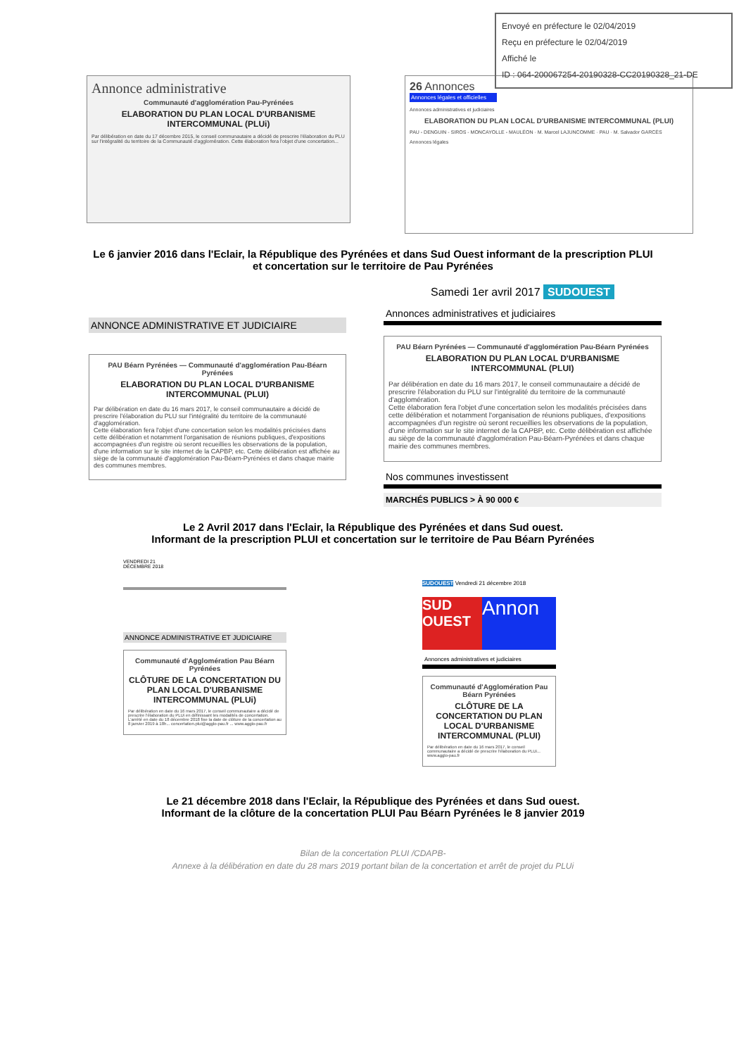Envoyé en préfecture le 02/04/2019
Reçu en préfecture le 02/04/2019
Affiché le
ID : 064-200067254-20190328-CC20190328_21-DE
Annonce administrative
Communauté d'agglomération Pau-Pyrénées
ELABORATION DU PLAN LOCAL D'URBANISME INTERCOMMUNAL (PLUi)
Par délibération en date du 17 décembre 2015, le conseil communautaire a décidé de prescrire l'élaboration du PLU sur l'intégralité du territoire de la Communauté d'agglomération. Cette élaboration fera l'objet d'une concertation...
26 Annonces
Annonces légales et officielles
Annonces administratives et judiciaires
ELABORATION DU PLAN LOCAL D'URBANISME INTERCOMMUNAL (PLUI)
PAU - DENGUIN - SIROS - MONCAYOLLE - MAULÉON · M. Marcel LAJUNCOMME · PAU · M. Salvador GARCÈS
Annonces légales
Le 6 janvier 2016 dans l'Eclair, la République des Pyrénées et dans Sud Ouest informant de la prescription PLUI
et concertation sur le territoire de Pau Pyrénées
ANNONCE ADMINISTRATIVE ET JUDICIAIRE
PAU Béarn Pyrénées — Communauté d'agglomération Pau-Béarn Pyrénées
ELABORATION DU PLAN LOCAL D'URBANISME INTERCOMMUNAL (PLUI)
Par délibération en date du 16 mars 2017, le conseil communautaire a décidé de prescrire l'élaboration du PLU sur l'intégralité du territoire de la communauté d'agglomération.
Cette élaboration fera l'objet d'une concertation selon les modalités précisées dans cette délibération et notamment l'organisation de réunions publiques, d'expositions accompagnées d'un registre où seront recueillies les observations de la population, d'une information sur le site internet de la CAPBP, etc. Cette délibération est affichée au siège de la communauté d'agglomération Pau-Béarn-Pyrénées et dans chaque mairie des communes membres.
Samedi 1er avril 2017 SUDOUEST
Annonces administratives et judiciaires
PAU Béarn Pyrénées — Communauté d'agglomération Pau-Béarn Pyrénées
ELABORATION DU PLAN LOCAL D'URBANISME INTERCOMMUNAL (PLUI)
Par délibération en date du 16 mars 2017, le conseil communautaire a décidé de prescrire l'élaboration du PLU sur l'intégralité du territoire de la communauté d'agglomération.
Cette élaboration fera l'objet d'une concertation selon les modalités précisées dans cette délibération et notamment l'organisation de réunions publiques, d'expositions accompagnées d'un registre où seront recueillies les observations de la population, d'une information sur le site internet de la CAPBP, etc. Cette délibération est affichée au siège de la communauté d'agglomération Pau-Béarn-Pyrénées et dans chaque mairie des communes membres.
Nos communes investissent
MARCHÉS PUBLICS > À 90 000 €
Le 2 Avril 2017 dans l'Eclair, la République des Pyrénées et dans Sud ouest.
Informant de la prescription PLUI et concertation sur le territoire de Pau Béarn Pyrénées
VENDREDI 21
DÉCEMBRE 2018
ANNONCE ADMINISTRATIVE ET JUDICIAIRE
Communauté d'Agglomération Pau Béarn Pyrénées
CLÔTURE DE LA CONCERTATION DU PLAN LOCAL D'URBANISME INTERCOMMUNAL (PLUi)
Par délibération en date du 16 mars 2017, le conseil communautaire a décidé de prescrire l'élaboration du PLUi en définissant les modalités de concertation. L'arrêté en date du 18 décembre 2018 fixe la date de clôture de la concertation au 8 janvier 2019 à 18h... concertation.plui@agglo-pau.fr ... www.agglo-pau.fr
SUDOUEST Vendredi 21 décembre 2018
SUD OUEST
Annon
Annonces administratives et judiciaires
Communauté d'Agglomération Pau Béarn Pyrénées
CLÔTURE DE LA CONCERTATION DU PLAN LOCAL D'URBANISME INTERCOMMUNAL (PLUI)
Par délibération en date du 16 mars 2017, le conseil communautaire a décidé de prescrire l'élaboration du PLUi... www.agglo-pau.fr
Le 21 décembre 2018 dans l'Eclair, la République des Pyrénées et dans Sud ouest.
Informant de la clôture de la concertation PLUI Pau Béarn Pyrénées le 8 janvier 2019
Bilan de la concertation PLUI /CDAPB-
Annexe à la délibération en date du 28 mars 2019 portant bilan de la concertation et arrêt de projet du PLUi